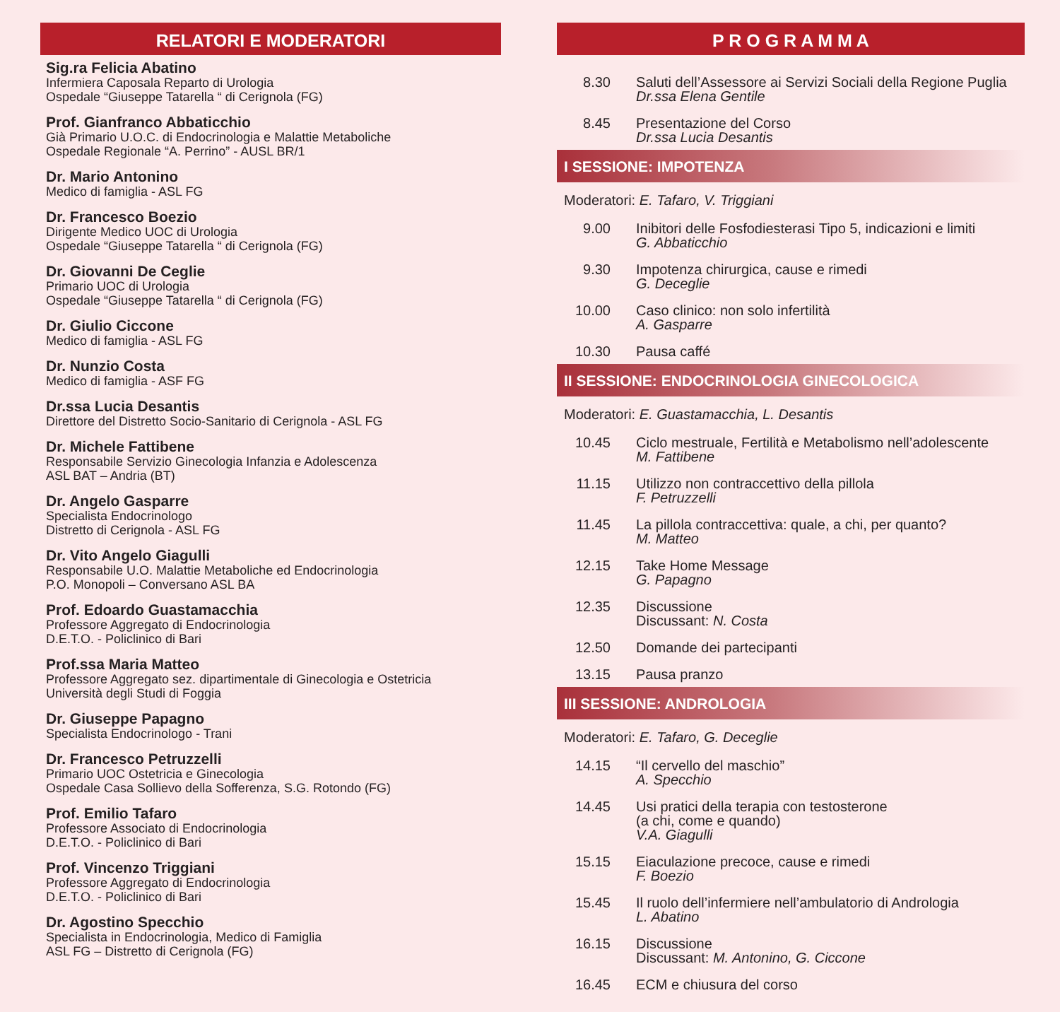RELATORI E MODERATORI
Sig.ra Felicia Abatino
Infermiera Caposala Reparto di Urologia
Ospedale “Giuseppe Tatarella “ di Cerignola (FG)
Prof. Gianfranco Abbaticchio
Già Primario U.O.C. di Endocrinologia e Malattie Metaboliche
Ospedale Regionale “A. Perrino” - AUSL BR/1
Dr. Mario Antonino
Medico di famiglia - ASL FG
Dr. Francesco Boezio
Dirigente Medico UOC di Urologia
Ospedale “Giuseppe Tatarella “ di Cerignola (FG)
Dr. Giovanni De Ceglie
Primario UOC di Urologia
Ospedale “Giuseppe Tatarella “ di Cerignola (FG)
Dr. Giulio Ciccone
Medico di famiglia - ASL FG
Dr. Nunzio Costa
Medico di famiglia - ASF FG
Dr.ssa Lucia Desantis
Direttore del Distretto Socio-Sanitario di Cerignola - ASL FG
Dr. Michele Fattibene
Responsabile Servizio Ginecologia Infanzia e Adolescenza
ASL BAT – Andria (BT)
Dr. Angelo Gasparre
Specialista Endocrinologo
Distretto di Cerignola - ASL FG
Dr. Vito Angelo Giagulli
Responsabile U.O. Malattie Metaboliche ed Endocrinologia
P.O. Monopoli – Conversano ASL BA
Prof. Edoardo Guastamacchia
Professore Aggregato di Endocrinologia
D.E.T.O. - Policlinico di Bari
Prof.ssa Maria Matteo
Professore Aggregato sez. dipartimentale di Ginecologia e Ostetricia
Università degli Studi di Foggia
Dr. Giuseppe Papagno
Specialista Endocrinologo - Trani
Dr. Francesco Petruzzelli
Primario UOC Ostetricia e Ginecologia
Ospedale Casa Sollievo della Sofferenza, S.G. Rotondo (FG)
Prof. Emilio Tafaro
Professore Associato di Endocrinologia
D.E.T.O. - Policlinico di Bari
Prof. Vincenzo Triggiani
Professore Aggregato di Endocrinologia
D.E.T.O. - Policlinico di Bari
Dr. Agostino Specchio
Specialista in Endocrinologia, Medico di Famiglia
ASL FG – Distretto di Cerignola (FG)
P R O G R A M M A
8.30 Saluti dell’Assessore ai Servizi Sociali della Regione Puglia
Dr.ssa Elena Gentile
8.45 Presentazione del Corso
Dr.ssa Lucia Desantis
I SESSIONE: IMPOTENZA
Moderatori: E. Tafaro, V. Triggiani
9.00 Inibitori delle Fosfodiesterasi Tipo 5, indicazioni e limiti
G. Abbaticchio
9.30 Impotenza chirurgica, cause e rimedi
G. Deceglie
10.00 Caso clinico: non solo infertilità
A. Gasparre
10.30 Pausa caffé
II SESSIONE: ENDOCRINOLOGIA GINECOLOGICA
Moderatori: E. Guastamacchia, L. Desantis
10.45 Ciclo mestruale, Fertilità e Metabolismo nell’adolescente
M. Fattibene
11.15 Utilizzo non contraccettivo della pillola
F. Petruzzelli
11.45 La pillola contraccettiva: quale, a chi, per quanto?
M. Matteo
12.15 Take Home Message
G. Papagno
12.35 Discussione
Discussant: N. Costa
12.50 Domande dei partecipanti
13.15 Pausa pranzo
III SESSIONE: ANDROLOGIA
Moderatori: E. Tafaro, G. Deceglie
14.15 “Il cervello del maschio”
A. Specchio
14.45 Usi pratici della terapia con testosterone
(a chi, come e quando)
V.A. Giagulli
15.15 Eiaculazione precoce, cause e rimedi
F. Boezio
15.45 Il ruolo dell’infermiere nell’ambulatorio di Andrologia
L. Abatino
16.15 Discussione
Discussant: M. Antonino, G. Ciccone
16.45 ECM e chiusura del corso